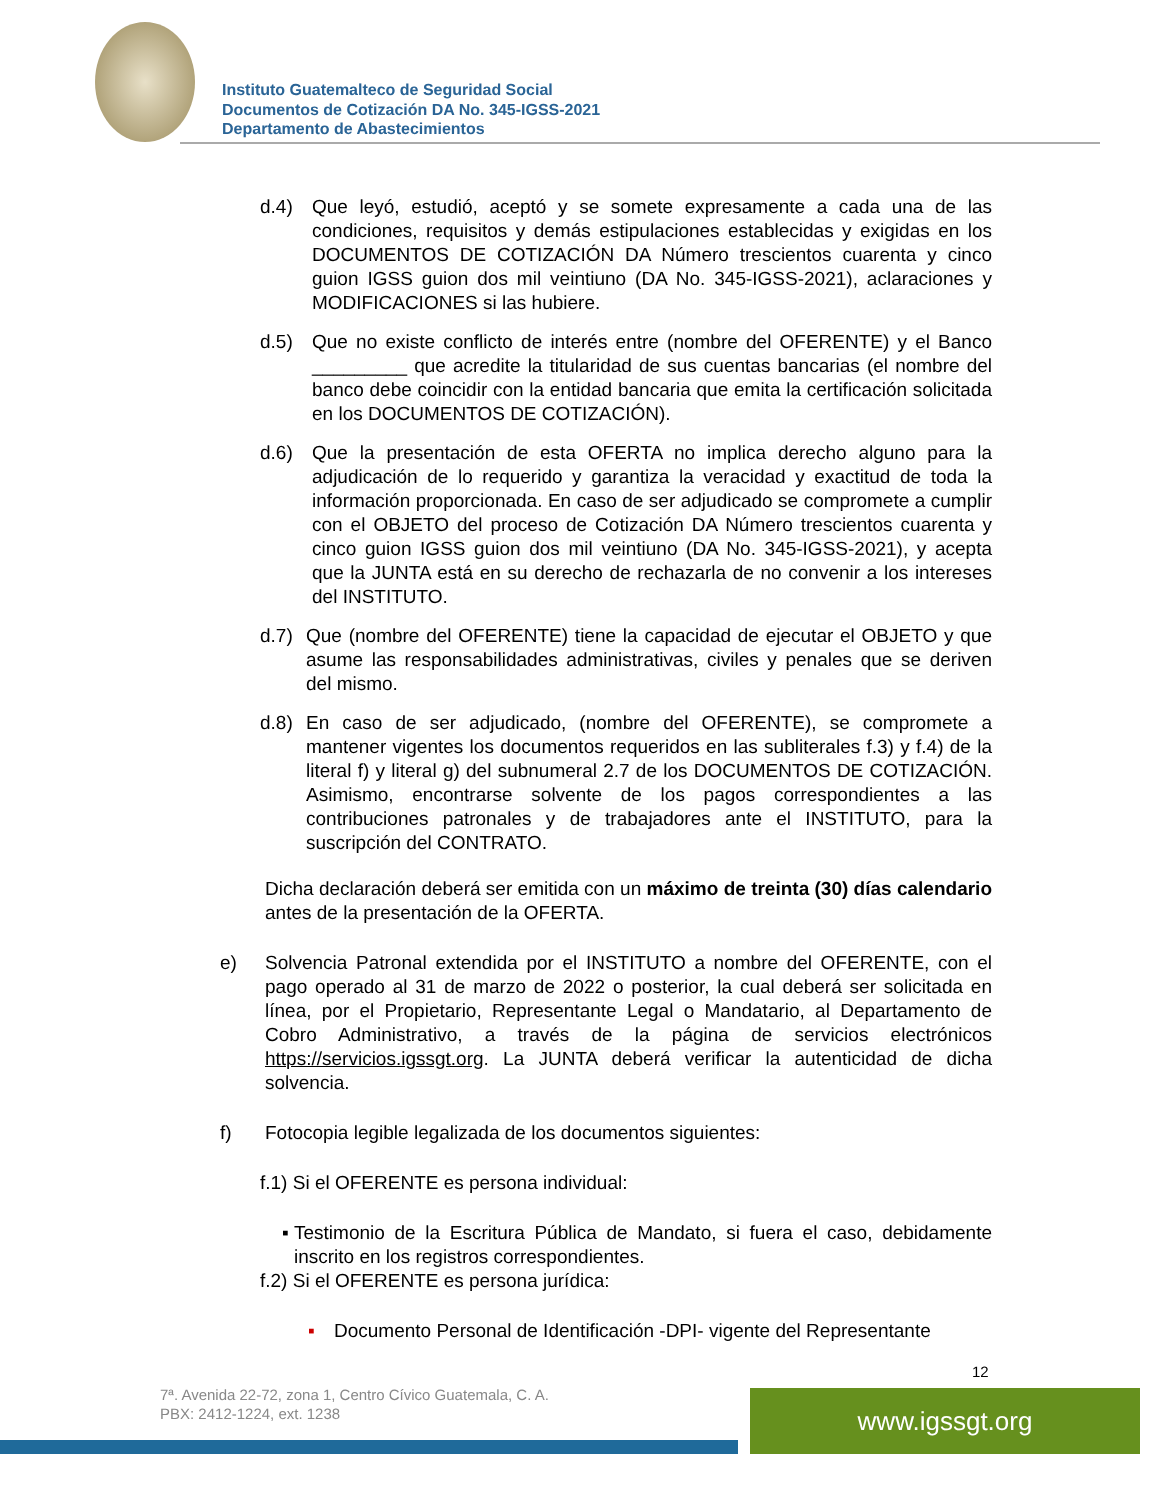Instituto Guatemalteco de Seguridad Social
Documentos de Cotización DA No. 345-IGSS-2021
Departamento de Abastecimientos
d.4) Que leyó, estudió, aceptó y se somete expresamente a cada una de las condiciones, requisitos y demás estipulaciones establecidas y exigidas en los DOCUMENTOS DE COTIZACIÓN DA Número trescientos cuarenta y cinco guion IGSS guion dos mil veintiuno (DA No. 345-IGSS-2021), aclaraciones y MODIFICACIONES si las hubiere.
d.5) Que no existe conflicto de interés entre (nombre del OFERENTE) y el Banco _________ que acredite la titularidad de sus cuentas bancarias (el nombre del banco debe coincidir con la entidad bancaria que emita la certificación solicitada en los DOCUMENTOS DE COTIZACIÓN).
d.6) Que la presentación de esta OFERTA no implica derecho alguno para la adjudicación de lo requerido y garantiza la veracidad y exactitud de toda la información proporcionada. En caso de ser adjudicado se compromete a cumplir con el OBJETO del proceso de Cotización DA Número trescientos cuarenta y cinco guion IGSS guion dos mil veintiuno (DA No. 345-IGSS-2021), y acepta que la JUNTA está en su derecho de rechazarla de no convenir a los intereses del INSTITUTO.
d.7) Que (nombre del OFERENTE) tiene la capacidad de ejecutar el OBJETO y que asume las responsabilidades administrativas, civiles y penales que se deriven del mismo.
d.8) En caso de ser adjudicado, (nombre del OFERENTE), se compromete a mantener vigentes los documentos requeridos en las subliterales f.3) y f.4) de la literal f) y literal g) del subnumeral 2.7 de los DOCUMENTOS DE COTIZACIÓN. Asimismo, encontrarse solvente de los pagos correspondientes a las contribuciones patronales y de trabajadores ante el INSTITUTO, para la suscripción del CONTRATO.
Dicha declaración deberá ser emitida con un máximo de treinta (30) días calendario antes de la presentación de la OFERTA.
e) Solvencia Patronal extendida por el INSTITUTO a nombre del OFERENTE, con el pago operado al 31 de marzo de 2022 o posterior, la cual deberá ser solicitada en línea, por el Propietario, Representante Legal o Mandatario, al Departamento de Cobro Administrativo, a través de la página de servicios electrónicos https://servicios.igssgt.org. La JUNTA deberá verificar la autenticidad de dicha solvencia.
f) Fotocopia legible legalizada de los documentos siguientes:
f.1) Si el OFERENTE es persona individual:
▪ Testimonio de la Escritura Pública de Mandato, si fuera el caso, debidamente inscrito en los registros correspondientes.
f.2) Si el OFERENTE es persona jurídica:
▪ Documento Personal de Identificación -DPI- vigente del Representante
12
7ª. Avenida 22-72, zona 1, Centro Cívico Guatemala, C. A.
PBX: 2412-1224, ext. 1238
www.igssgt.org